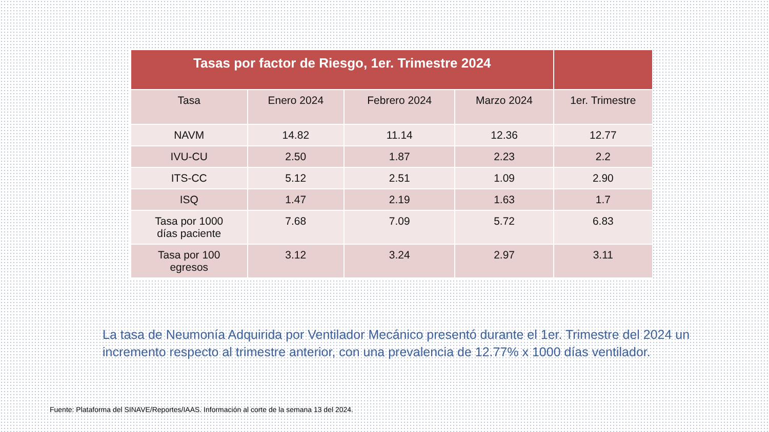| Tasas por factor de Riesgo, 1er. Trimestre 2024 | | | | |
| --- | --- | --- | --- | --- |
| Tasa | Enero 2024 | Febrero 2024 | Marzo 2024 | 1er. Trimestre |
| NAVM | 14.82 | 11.14 | 12.36 | 12.77 |
| IVU-CU | 2.50 | 1.87 | 2.23 | 2.2 |
| ITS-CC | 5.12 | 2.51 | 1.09 | 2.90 |
| ISQ | 1.47 | 2.19 | 1.63 | 1.7 |
| Tasa por 1000 días paciente | 7.68 | 7.09 | 5.72 | 6.83 |
| Tasa por 100 egresos | 3.12 | 3.24 | 2.97 | 3.11 |
La tasa de Neumonía Adquirida por Ventilador Mecánico presentó durante el 1er. Trimestre del 2024 un incremento respecto al trimestre anterior, con una prevalencia de 12.77% x 1000 días ventilador.
Fuente: Plataforma del SINAVE/Reportes/IAAS. Información al corte de la semana 13 del 2024.